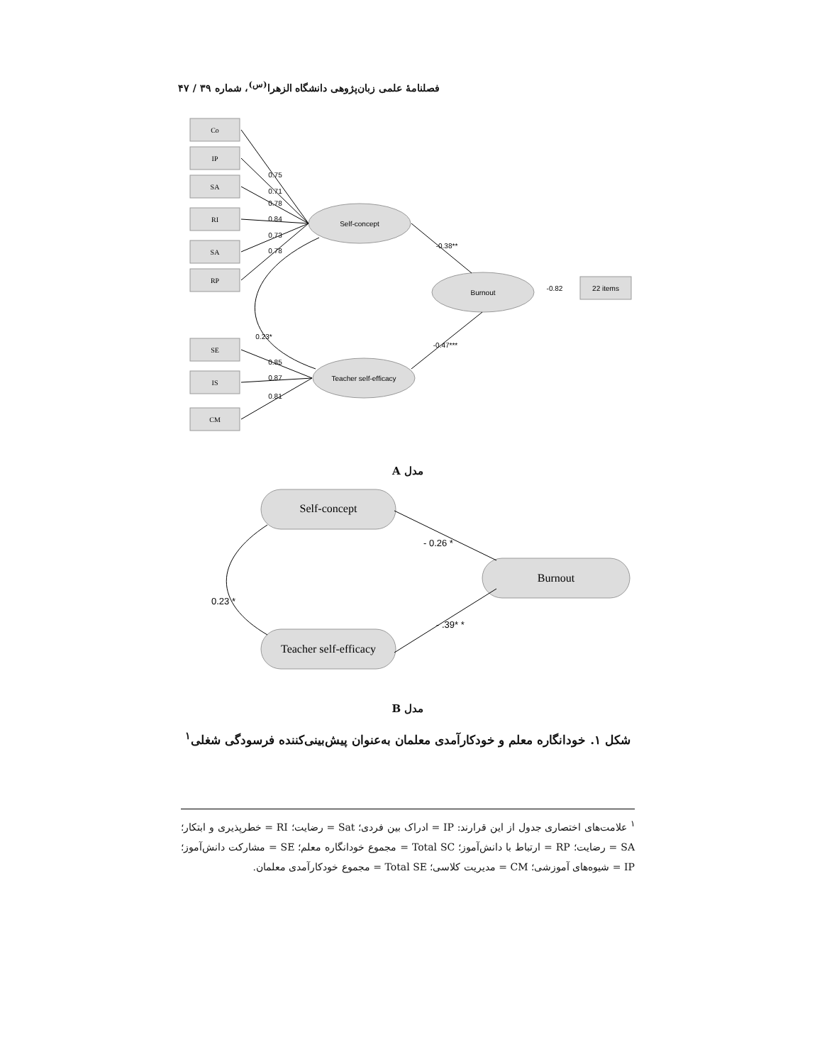فصلنامهٔ علمی زبان‌پژوهی دانشگاه الزهرا<sup>(س)</sup>، شماره ۳۹ / ۴۷
Co
IP
SA
RI
SA
RP
SE
IS
CM
Self-concept
Burnout
Teacher self-efficacy
22 items
0.75
0.71
0.78
0.84
0.73
0.78
-0.38**
-0.47***
0.23*
-0.82
0.85
0.87
0.81
Self-concept
Burnout
Teacher self-efficacy
- 0.26 *
- .39* *
0.23 *
مدل A
مدل B
شکل ۱. خودانگاره معلم و خودکارآمدی معلمان به‌عنوان پیش‌بینی‌کننده فرسودگی شغلی<sup>۱</sup>
<sup>۱</sup> علامت‌های اختصاری جدول از این قرارند: IP = ادراک بین فردی؛ Sat = رضایت؛ RI = خطرپذیری و ابتکار؛ SA = رضایت؛ RP = ارتباط با دانش‌آموز؛ Total SC = مجموع خودانگاره معلم؛ SE = مشارکت دانش‌آموز؛ IP = شیوه‌های آموزشی؛ CM = مدیریت کلاسی؛ Total SE = مجموع خودکارآمدی معلمان.